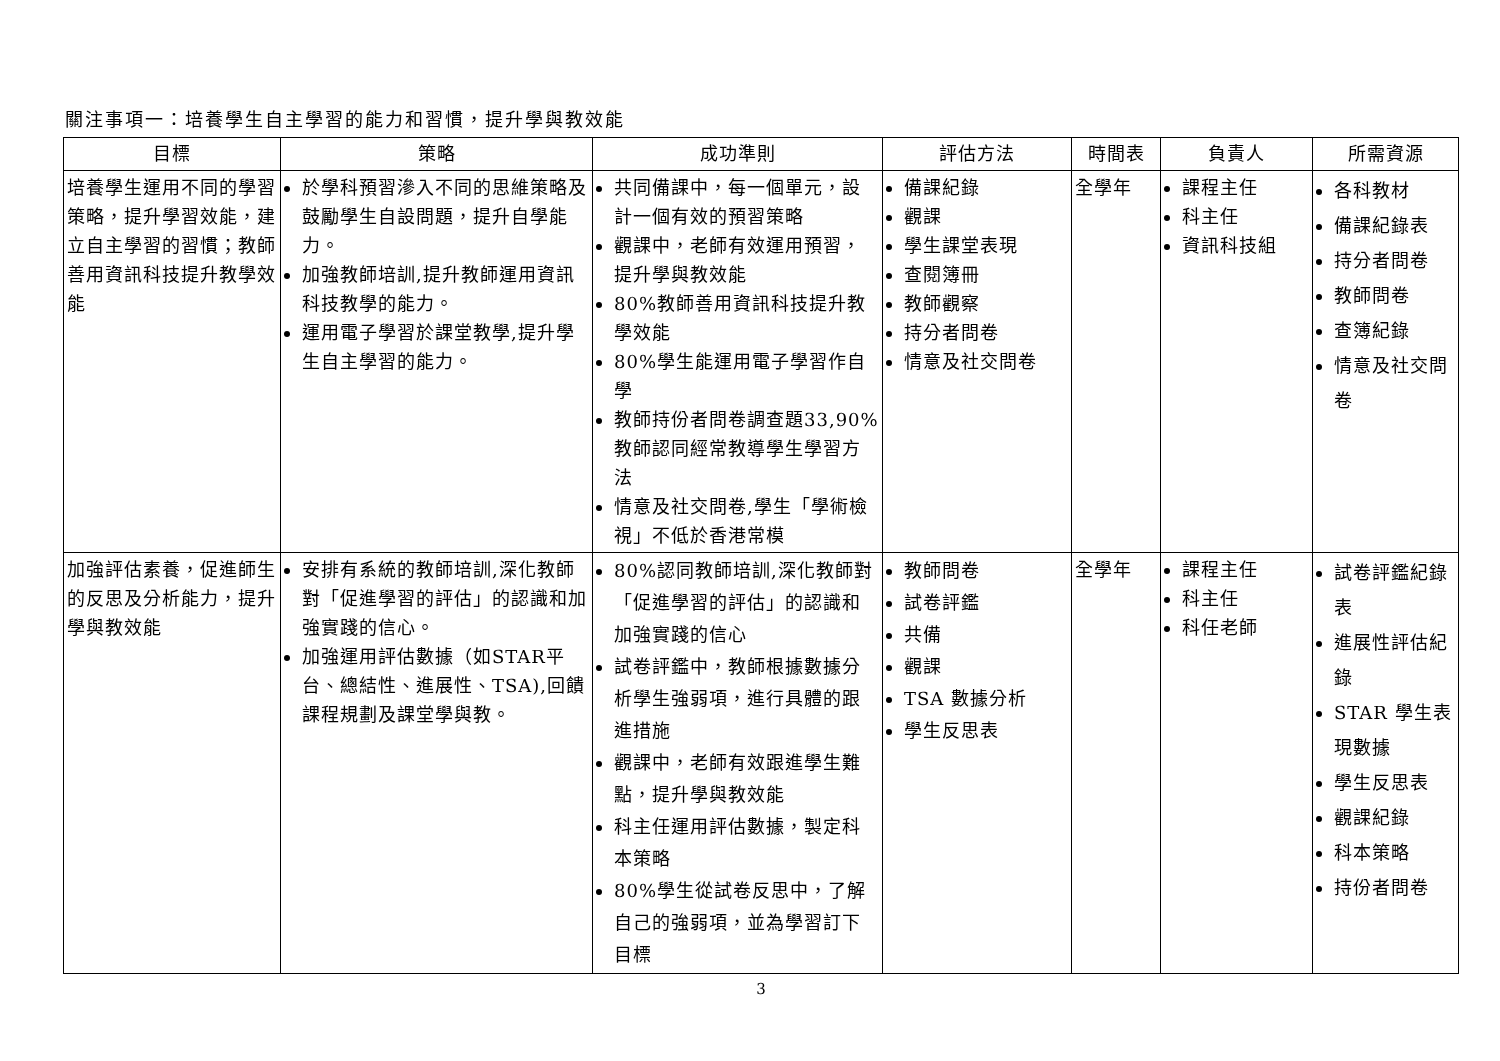關注事項一：培養學生自主學習的能力和習慣，提升學與教效能
| 目標 | 策略 | 成功準則 | 評估方法 | 時間表 | 負責人 | 所需資源 |
| --- | --- | --- | --- | --- | --- | --- |
| 培養學生運用不同的學習策略，提升學習效能，建立自主學習的習慣；教師善用資訊科技提升教學效能 | 於學科預習滲入不同的思維策略及鼓勵學生自設問題，提升自學能力。 加強教師培訓,提升教師運用資訊科技教學的能力。 運用電子學習於課堂教學,提升學生自主學習的能力。 | 共同備課中，每一個單元，設計一個有效的預習策略 觀課中，老師有效運用預習，提升學與教效能 80%教師善用資訊科技提升教學效能 80%學生能運用電子學習作自學 教師持份者問卷調查題33,90%教師認同經常教導學生學習方法 情意及社交問卷,學生「學術檢視」不低於香港常模 | 備課紀錄 觀課 學生課堂表現 查閱簿冊 教師觀察 持分者問卷 情意及社交問卷 | 全學年 | 課程主任 科主任 資訊科技組 | 各科教材 備課紀錄表 持分者問卷 教師問卷 查簿紀錄 情意及社交問卷 |
| 加強評估素養，促進師生的反思及分析能力，提升學與教效能 | 安排有系統的教師培訓,深化教師對「促進學習的評估」的認識和加強實踐的信心。 加強運用評估數據（如STAR平台、總結性、進展性、TSA),回饋課程規劃及課堂學與教。 | 80%認同教師培訓,深化教師對「促進學習的評估」的認識和加強實踐的信心 試卷評鑑中，教師根據數據分析學生強弱項，進行具體的跟進措施 觀課中，老師有效跟進學生難點，提升學與教效能 科主任運用評估數據，製定科本策略 80%學生從試卷反思中，了解自己的強弱項，並為學習訂下目標 | 教師問卷 試卷評鑑 共備 觀課 TSA 數據分析 學生反思表 | 全學年 | 課程主任 科主任 科任老師 | 試卷評鑑紀錄表 進展性評估紀錄 STAR 學生表現數據 學生反思表 觀課紀錄 科本策略 持份者問卷 |
3